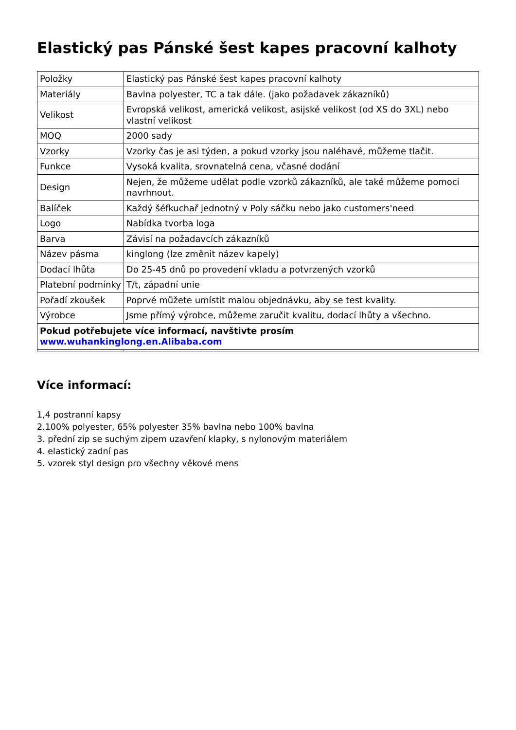Elastický pas Pánské šest kapes pracovní kalhoty
| Položky | Elastický pas Pánské šest kapes pracovní kalhoty |
| Materiály | Bavlna polyester, TC a tak dále. (jako požadavek zákazníků) |
| Velikost | Evropská velikost, americká velikost, asijské velikost (od XS do 3XL) nebo vlastní velikost |
| MOQ | 2000 sady |
| Vzorky | Vzorky čas je asi týden, a pokud vzorky jsou naléhavé, můžeme tlačit. |
| Funkce | Vysoká kvalita, srovnatelná cena, včasné dodání |
| Design | Nejen, že můžeme udělat podle vzorků zákazníků, ale také můžeme pomoci navrhnout. |
| Balíček | Každý šéfkuchař jednotný v Poly sáčku nebo jako customers'need |
| Logo | Nabídka tvorba loga |
| Barva | Závisí na požadavcích zákazníků |
| Název pásma | kinglong (lze změnit název kapely) |
| Dodací lhůta | Do 25-45 dnů po provedení vkladu a potvrzených vzorků |
| Platební podmínky | T/t, západní unie |
| Pořadí zkoušek | Poprvé můžete umístit malou objednávku, aby se test kvality. |
| Výrobce | Jsme přímý výrobce, můžeme zaručit kvalitu, dodací lhůty a všechno. |
| Pokud potřebujete více informací, navštivte prosím www.wuhankinglong.en.Alibaba.com | |
Více informací:
1,4 postranní kapsy
2.100% polyester, 65% polyester 35% bavlna nebo 100% bavlna
3. přední zip se suchým zipem uzavření klapky, s nylonovým materiálem
4. elastický zadní pas
5. vzorek styl design pro všechny věkové mens